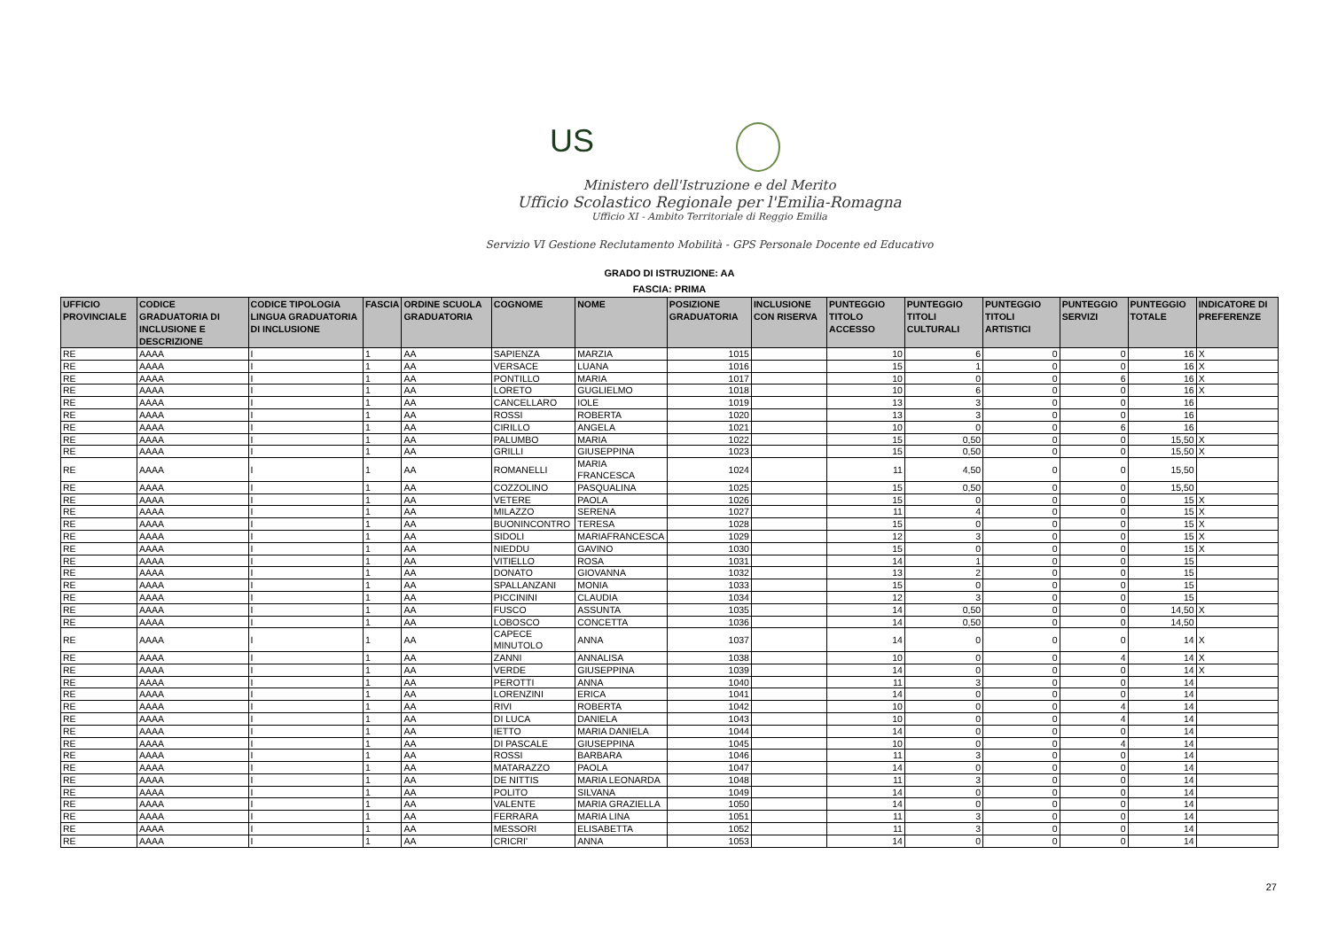US
Ministero dell'Istruzione e del Merito
Ufficio Scolastico Regionale per l'Emilia-Romagna
Ufficio XI - Ambito Territoriale di Reggio Emilia
Servizio VI Gestione Reclutamento Mobilità - GPS Personale Docente ed Educativo
GRADO DI ISTRUZIONE: AA
FASCIA: PRIMA
| UFFICIO PROVINCIALE | CODICE GRADUATORIA DI INCLUSIONE E DESCRIZIONE | CODICE TIPOLOGIA LINGUA GRADUATORIA DI INCLUSIONE | FASCIA | ORDINE SCUOLA GRADUATORIA | COGNOME | NOME | POSIZIONE GRADUATORIA | INCLUSIONE CON RISERVA | PUNTEGGIO TITOLO ACCESSO | PUNTEGGIO TITOLI CULTURALI | PUNTEGGIO TITOLI ARTISTICI | PUNTEGGIO SERVIZI | PUNTEGGIO TOTALE | INDICATORE DI PREFERENZE |
| --- | --- | --- | --- | --- | --- | --- | --- | --- | --- | --- | --- | --- | --- | --- |
| RE | AAAA | I | 1 | AA | SAPIENZA | MARZIA | 1015 | | 10 | 6 | 0 | 0 | 16 | X |
| RE | AAAA | I | 1 | AA | VERSACE | LUANA | 1016 | | 15 | 1 | 0 | 0 | 16 | X |
| RE | AAAA | I | 1 | AA | PONTILLO | MARIA | 1017 | | 10 | 0 | 0 | 6 | 16 | X |
| RE | AAAA | I | 1 | AA | LORETO | GUGLIELMO | 1018 | | 10 | 6 | 0 | 0 | 16 | X |
| RE | AAAA | I | 1 | AA | CANCELLARO | IOLE | 1019 | | 13 | 3 | 0 | 0 | 16 | |
| RE | AAAA | I | 1 | AA | ROSSI | ROBERTA | 1020 | | 13 | 3 | 0 | 0 | 16 | |
| RE | AAAA | I | 1 | AA | CIRILLO | ANGELA | 1021 | | 10 | 0 | 0 | 6 | 16 | |
| RE | AAAA | I | 1 | AA | PALUMBO | MARIA | 1022 | | 15 | 0,50 | 0 | 0 | 15,50 | X |
| RE | AAAA | I | 1 | AA | GRILLI | GIUSEPPINA | 1023 | | 15 | 0,50 | 0 | 0 | 15,50 | X |
| RE | AAAA | I | 1 | AA | ROMANELLI | MARIA FRANCESCA | 1024 | | 11 | 4,50 | 0 | 0 | 15,50 | |
| RE | AAAA | I | 1 | AA | COZZOLINO | PASQUALINA | 1025 | | 15 | 0,50 | 0 | 0 | 15,50 | |
| RE | AAAA | I | 1 | AA | VETERE | PAOLA | 1026 | | 15 | 0 | 0 | 0 | 15 | X |
| RE | AAAA | I | 1 | AA | MILAZZO | SERENA | 1027 | | 11 | 4 | 0 | 0 | 15 | X |
| RE | AAAA | I | 1 | AA | BUONINCONTRO | TERESA | 1028 | | 15 | 0 | 0 | 0 | 15 | X |
| RE | AAAA | I | 1 | AA | SIDOLI | MARIAFRANCESCA | 1029 | | 12 | 3 | 0 | 0 | 15 | X |
| RE | AAAA | I | 1 | AA | NIEDDU | GAVINO | 1030 | | 15 | 0 | 0 | 0 | 15 | X |
| RE | AAAA | I | 1 | AA | VITIELLO | ROSA | 1031 | | 14 | 1 | 0 | 0 | 15 | |
| RE | AAAA | I | 1 | AA | DONATO | GIOVANNA | 1032 | | 13 | 2 | 0 | 0 | 15 | |
| RE | AAAA | I | 1 | AA | SPALLANZANI | MONIA | 1033 | | 15 | 0 | 0 | 0 | 15 | |
| RE | AAAA | I | 1 | AA | PICCININI | CLAUDIA | 1034 | | 12 | 3 | 0 | 0 | 15 | |
| RE | AAAA | I | 1 | AA | FUSCO | ASSUNTA | 1035 | | 14 | 0,50 | 0 | 0 | 14,50 | X |
| RE | AAAA | I | 1 | AA | LOBOSCO | CONCETTA | 1036 | | 14 | 0,50 | 0 | 0 | 14,50 | |
| RE | AAAA | I | 1 | AA | CAPECE MINUTOLO | ANNA | 1037 | | 14 | 0 | 0 | 0 | 14 | X |
| RE | AAAA | I | 1 | AA | ZANNI | ANNALISA | 1038 | | 10 | 0 | 0 | 4 | 14 | X |
| RE | AAAA | I | 1 | AA | VERDE | GIUSEPPINA | 1039 | | 14 | 0 | 0 | 0 | 14 | X |
| RE | AAAA | I | 1 | AA | PEROTTI | ANNA | 1040 | | 11 | 3 | 0 | 0 | 14 | |
| RE | AAAA | I | 1 | AA | LORENZINI | ERICA | 1041 | | 14 | 0 | 0 | 0 | 14 | |
| RE | AAAA | I | 1 | AA | RIVI | ROBERTA | 1042 | | 10 | 0 | 0 | 4 | 14 | |
| RE | AAAA | I | 1 | AA | DI LUCA | DANIELA | 1043 | | 10 | 0 | 0 | 4 | 14 | |
| RE | AAAA | I | 1 | AA | IETTO | MARIA DANIELA | 1044 | | 14 | 0 | 0 | 0 | 14 | |
| RE | AAAA | I | 1 | AA | DI PASCALE | GIUSEPPINA | 1045 | | 10 | 0 | 0 | 4 | 14 | |
| RE | AAAA | I | 1 | AA | ROSSI | BARBARA | 1046 | | 11 | 3 | 0 | 0 | 14 | |
| RE | AAAA | I | 1 | AA | MATARAZZO | PAOLA | 1047 | | 14 | 0 | 0 | 0 | 14 | |
| RE | AAAA | I | 1 | AA | DE NITTIS | MARIA LEONARDA | 1048 | | 11 | 3 | 0 | 0 | 14 | |
| RE | AAAA | I | 1 | AA | POLITO | SILVANA | 1049 | | 14 | 0 | 0 | 0 | 14 | |
| RE | AAAA | I | 1 | AA | VALENTE | MARIA GRAZIELLA | 1050 | | 14 | 0 | 0 | 0 | 14 | |
| RE | AAAA | I | 1 | AA | FERRARA | MARIA LINA | 1051 | | 11 | 3 | 0 | 0 | 14 | |
| RE | AAAA | I | 1 | AA | MESSORI | ELISABETTA | 1052 | | 11 | 3 | 0 | 0 | 14 | |
| RE | AAAA | I | 1 | AA | CRICRI' | ANNA | 1053 | | 14 | 0 | 0 | 0 | 14 | |
27